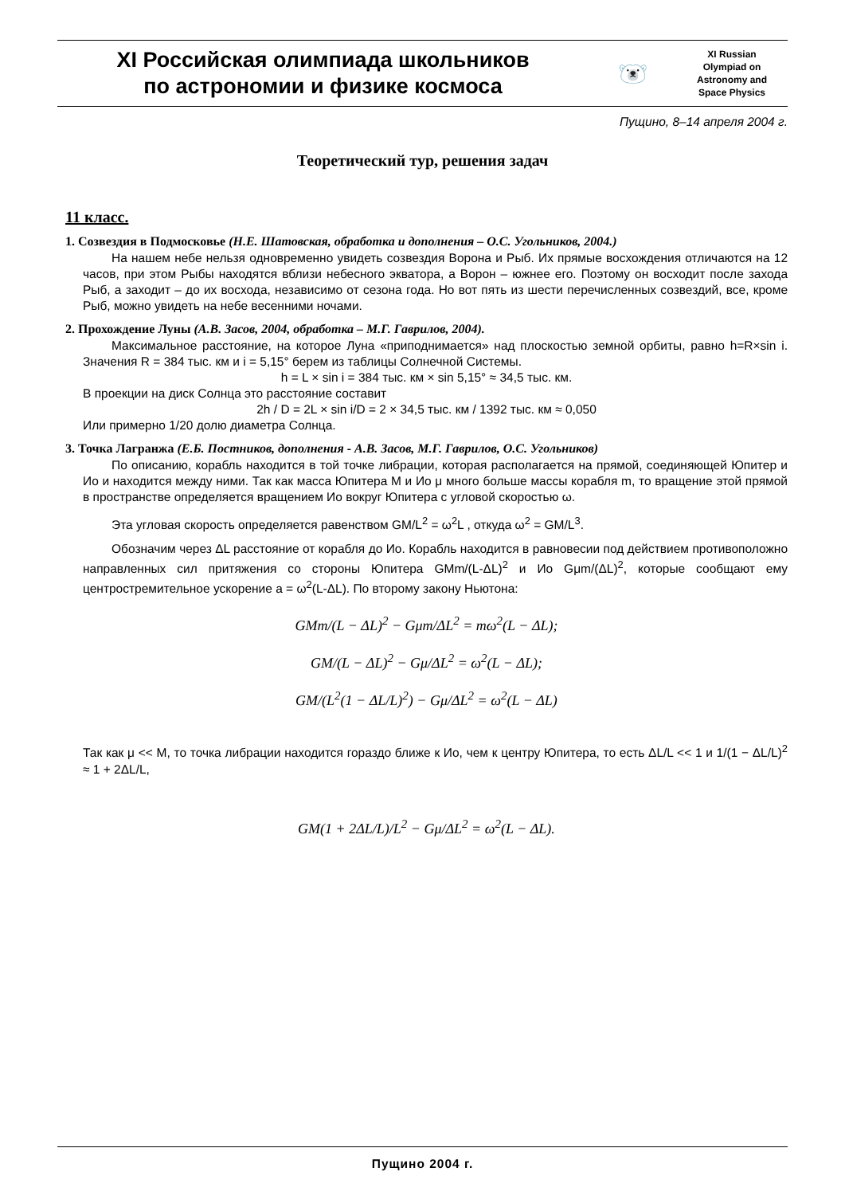XI Российская олимпиада школьников
по астрономии и физике космоса
🐻‍❄️
XI Russian
Olympiad on
Astronomy and
Space Physics
Пущино, 8–14 апреля 2004 г.
Теоретический тур, решения задач
11 класс.
1. Созвездия в Подмосковье (Н.Е. Шатовская, обработка и дополнения – О.С. Угольников, 2004.)
На нашем небе нельзя одновременно увидеть созвездия Ворона и Рыб. Их прямые восхождения отличаются на 12 часов, при этом Рыбы находятся вблизи небесного экватора, а Ворон – южнее его. Поэтому он восходит после захода Рыб, а заходит – до их восхода, независимо от сезона года. Но вот пять из шести перечисленных созвездий, все, кроме Рыб, можно увидеть на небе весенними ночами.
2. Прохождение Луны (А.В. Засов, 2004, обработка – М.Г. Гаврилов, 2004).
Максимальное расстояние, на которое Луна «приподнимается» над плоскостью земной орбиты, равно h=R×sin i. Значения R = 384 тыс. км и i = 5,15° берем из таблицы Солнечной Системы.
h = L × sin i = 384 тыс. км × sin 5,15° ≈ 34,5 тыс. км.
В проекции на диск Солнца это расстояние составит
2h / D = 2L × sin i/D = 2 × 34,5 тыс. км / 1392 тыс. км ≈ 0,050
Или примерно 1/20 долю диаметра Солнца.
3. Точка Лагранжа (Е.Б. Постников, дополнения - А.В. Засов, М.Г. Гаврилов, О.С. Угольников)
По описанию, корабль находится в той точке либрации, которая располагается на прямой, соединяющей Юпитер и Ио и находится между ними. Так как масса Юпитера M и Ио μ много больше массы корабля m, то вращение этой прямой в пространстве определяется вращением Ио вокруг Юпитера с угловой скоростью ω.
Эта угловая скорость определяется равенством GM/L<sup>2</sup> = ω<sup>2</sup>L , откуда ω<sup>2</sup> = GM/L<sup>3</sup>.
Обозначим через ΔL расстояние от корабля до Ио. Корабль находится в равновесии под действием противоположно направленных сил притяжения со стороны Юпитера GMm/(L-ΔL)<sup>2</sup> и Ио Gμm/(ΔL)<sup>2</sup>, которые сообщают ему центростремительное ускорение a = ω<sup>2</sup>(L-ΔL). По второму закону Ньютона:
GMm/(L − ΔL)<sup>2</sup> − Gμm/ΔL<sup>2</sup> = mω<sup>2</sup>(L − ΔL);
GM/(L − ΔL)<sup>2</sup> − Gμ/ΔL<sup>2</sup> = ω<sup>2</sup>(L − ΔL);
GM/(L<sup>2</sup>(1 − ΔL/L)<sup>2</sup>) − Gμ/ΔL<sup>2</sup> = ω<sup>2</sup>(L − ΔL)
Так как μ << M, то точка либрации находится гораздо ближе к Ио, чем к центру Юпитера, то есть ΔL/L << 1 и 1/(1 − ΔL/L)<sup>2</sup> ≈ 1 + 2ΔL/L,
GM(1 + 2ΔL/L)/L<sup>2</sup> − Gμ/ΔL<sup>2</sup> = ω<sup>2</sup>(L − ΔL).
Пущино 2004 г.